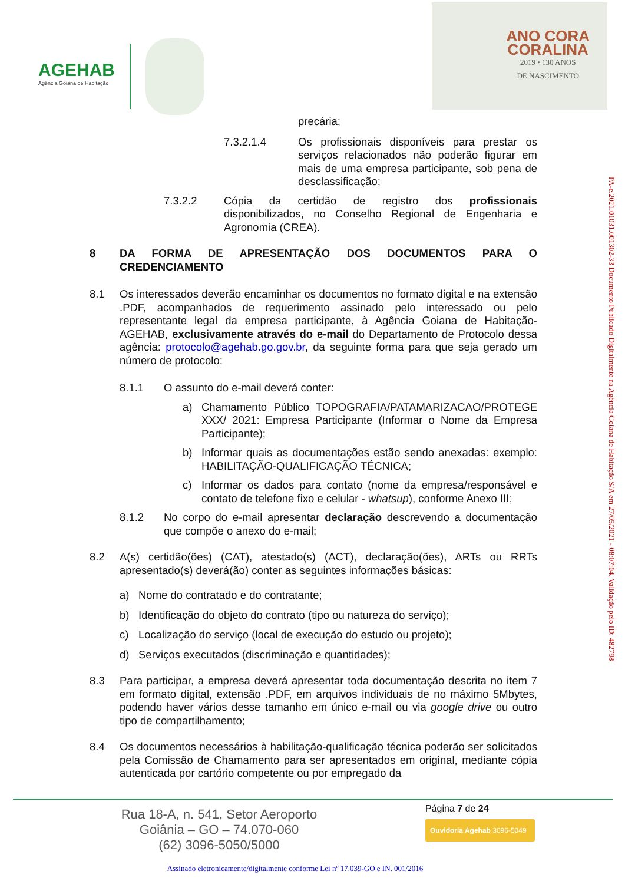AGEHAB
Agência Goiana de Habitação
ANO CORA
CORALINA
2019 • 130 ANOS
DE NASCIMENTO
precária;
7.3.2.1.4 Os profissionais disponíveis para prestar os serviços relacionados não poderão figurar em mais de uma empresa participante, sob pena de desclassificação;
7.3.2.2 Cópia da certidão de registro dos profissionais disponibilizados, no Conselho Regional de Engenharia e Agronomia (CREA).
8 DA FORMA DE APRESENTAÇÃO DOS DOCUMENTOS PARA O CREDENCIAMENTO
8.1 Os interessados deverão encaminhar os documentos no formato digital e na extensão .PDF, acompanhados de requerimento assinado pelo interessado ou pelo representante legal da empresa participante, à Agência Goiana de Habitação-AGEHAB, exclusivamente através do e-mail do Departamento de Protocolo dessa agência: protocolo@agehab.go.gov.br, da seguinte forma para que seja gerado um número de protocolo:
8.1.1 O assunto do e-mail deverá conter:
a) Chamamento Público TOPOGRAFIA/PATAMARIZACAO/PROTEGE XXX/ 2021: Empresa Participante (Informar o Nome da Empresa Participante);
b) Informar quais as documentações estão sendo anexadas: exemplo: HABILITAÇÃO-QUALIFICAÇÃO TÉCNICA;
c) Informar os dados para contato (nome da empresa/responsável e contato de telefone fixo e celular - whatsup), conforme Anexo III;
8.1.2 No corpo do e-mail apresentar declaração descrevendo a documentação que compõe o anexo do e-mail;
8.2 A(s) certidão(ões) (CAT), atestado(s) (ACT), declaração(ões), ARTs ou RRTs apresentado(s) deverá(ão) conter as seguintes informações básicas:
a) Nome do contratado e do contratante;
b) Identificação do objeto do contrato (tipo ou natureza do serviço);
c) Localização do serviço (local de execução do estudo ou projeto);
d) Serviços executados (discriminação e quantidades);
8.3 Para participar, a empresa deverá apresentar toda documentação descrita no item 7 em formato digital, extensão .PDF, em arquivos individuais de no máximo 5Mbytes, podendo haver vários desse tamanho em único e-mail ou via google drive ou outro tipo de compartilhamento;
8.4 Os documentos necessários à habilitação-qualificação técnica poderão ser solicitados pela Comissão de Chamamento para ser apresentados em original, mediante cópia autenticada por cartório competente ou por empregado da
PA-e.2021.01031.001302-33 Documento Publicado Digitalmente na Agência Goiana de Habitação S/A em 27/05/2021 - 08:07:04. Validação pelo ID: 482798
Rua 18-A, n. 541, Setor Aeroporto
Goiânia – GO – 74.070-060
(62) 3096-5050/5000
Página 7 de 24
Ouvidoria Agehab 3096-5049
Assinado eletronicamente/digitalmente conforme Lei nº 17.039-GO e IN. 001/2016